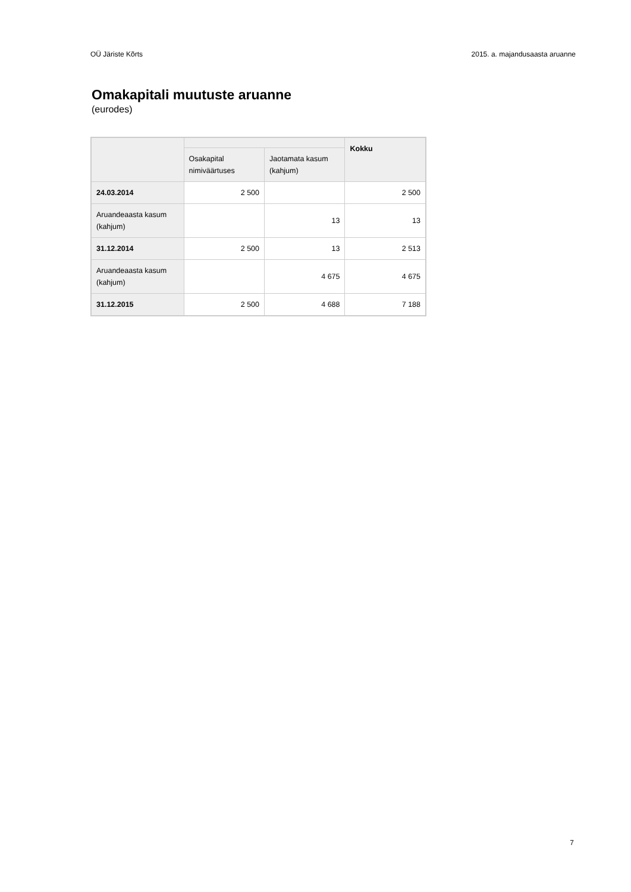OÜ Järiste Kõrts 2015. a. majandusaasta aruanne
Omakapitali muutuste aruanne
(eurodes)
| | | | Kokku |
| --- | --- | --- | --- |
| | Osakapital nimiväärtuses | Jaotamata kasum (kahjum) | |
| 24.03.2014 | 2 500 | | 2 500 |
| Aruandeaasta kasum (kahjum) | | 13 | 13 |
| 31.12.2014 | 2 500 | 13 | 2 513 |
| Aruandeaasta kasum (kahjum) | | 4 675 | 4 675 |
| 31.12.2015 | 2 500 | 4 688 | 7 188 |
7